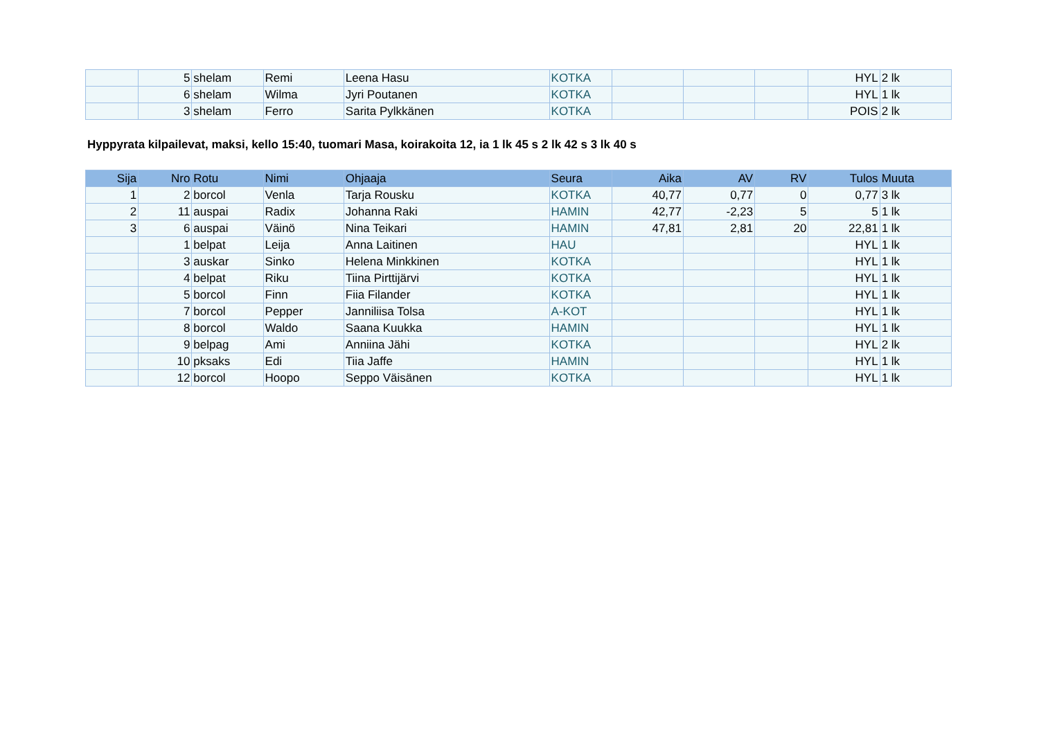| | 5 | shelam | Remi | Leena Hasu | KOTKA | | | | HYL | 2 lk |
| | 6 | shelam | Wilma | Jyri Poutanen | KOTKA | | | | HYL | 1 lk |
| | 3 | shelam | Ferro | Sarita Pylkkänen | KOTKA | | | | POIS | 2 lk |
Hyppyrata kilpailevat, maksi, kello 15:40, tuomari Masa, koirakoita 12, ia 1 lk 45 s 2 lk 42 s 3 lk 40 s
| Sija | Nro | Rotu | Nimi | Ohjaaja | Seura | Aika | AV | RV | Tulos | Muuta |
| --- | --- | --- | --- | --- | --- | --- | --- | --- | --- | --- |
| 1 | 2 | borcol | Venla | Tarja Rousku | KOTKA | 40,77 | 0,77 | 0 | 0,77 | 3 lk |
| 2 | 11 | auspai | Radix | Johanna Raki | HAMIN | 42,77 | -2,23 | 5 | 5 | 1 lk |
| 3 | 6 | auspai | Väinö | Nina Teikari | HAMIN | 47,81 | 2,81 | 20 | 22,81 | 1 lk |
| | 1 | belpat | Leija | Anna Laitinen | HAU | | | | HYL | 1 lk |
| | 3 | auskar | Sinko | Helena Minkkinen | KOTKA | | | | HYL | 1 lk |
| | 4 | belpat | Riku | Tiina Pirttijärvi | KOTKA | | | | HYL | 1 lk |
| | 5 | borcol | Finn | Fiia Filander | KOTKA | | | | HYL | 1 lk |
| | 7 | borcol | Pepper | Janniliisa Tolsa | A-KOT | | | | HYL | 1 lk |
| | 8 | borcol | Waldo | Saana Kuukka | HAMIN | | | | HYL | 1 lk |
| | 9 | belpag | Ami | Anniina Jähi | KOTKA | | | | HYL | 2 lk |
| | 10 | pksaks | Edi | Tiia Jaffe | HAMIN | | | | HYL | 1 lk |
| | 12 | borcol | Hoopo | Seppo Väisänen | KOTKA | | | | HYL | 1 lk |